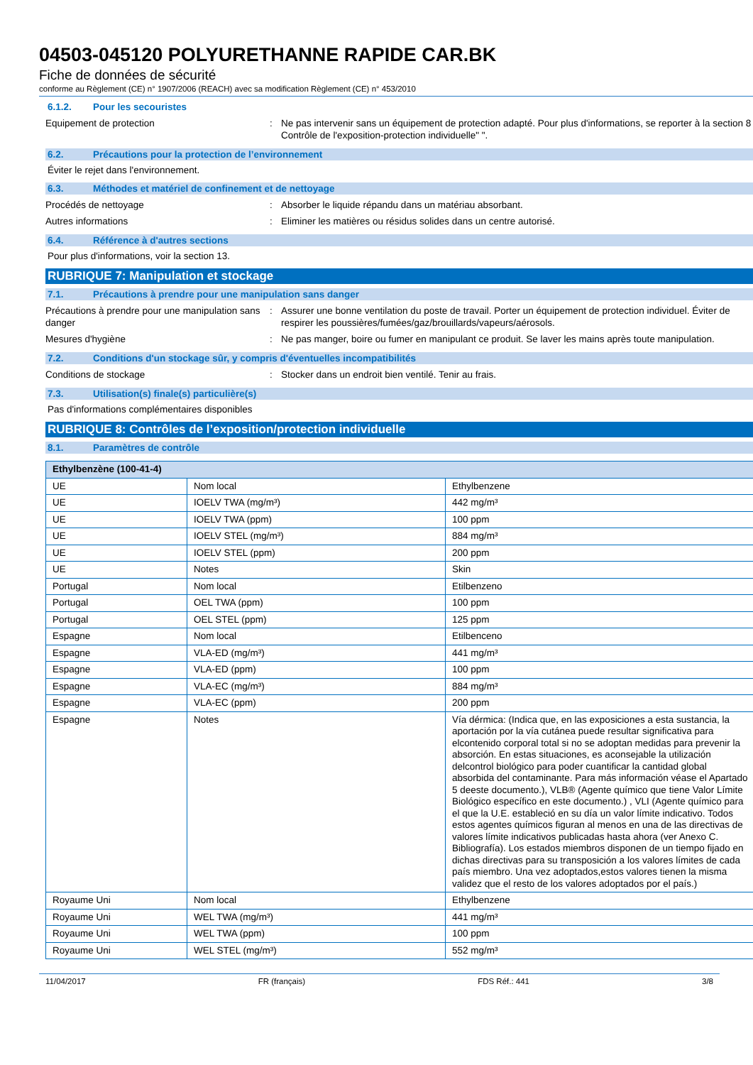04503-045120 POLYURETHANNE RAPIDE CAR.BK
Fiche de données de sécurité
conforme au Règlement (CE) n° 1907/2006 (REACH) avec sa modification Règlement (CE) n° 453/2010
6.1.2. Pour les secouristes
Equipement de protection : Ne pas intervenir sans un équipement de protection adapté. Pour plus d'informations, se reporter à la section 8 : Contrôle de l'exposition-protection individuelle" ".
6.2. Précautions pour la protection de l’environnement
Éviter le rejet dans l'environnement.
6.3. Méthodes et matériel de confinement et de nettoyage
Procédés de nettoyage : Absorber le liquide répandu dans un matériau absorbant.
Autres informations : Eliminer les matières ou résidus solides dans un centre autorisé.
6.4. Référence à d'autres sections
Pour plus d'informations, voir la section 13.
RUBRIQUE 7: Manipulation et stockage
7.1. Précautions à prendre pour une manipulation sans danger
Précautions à prendre pour une manipulation sans danger
: Assurer une bonne ventilation du poste de travail. Porter un équipement de protection individuel. Éviter de respirer les poussières/fumées/gaz/brouillards/vapeurs/aérosols.
Mesures d'hygiène : Ne pas manger, boire ou fumer en manipulant ce produit. Se laver les mains après toute manipulation.
7.2. Conditions d'un stockage sûr, y compris d'éventuelles incompatibilités
Conditions de stockage : Stocker dans un endroit bien ventilé. Tenir au frais.
7.3. Utilisation(s) finale(s) particulière(s)
Pas d'informations complémentaires disponibles
RUBRIQUE 8: Contrôles de l’exposition/protection individuelle
8.1. Paramètres de contrôle
| Ethylbenzène (100-41-4) | | |
| UE | Nom local | Ethylbenzene |
| UE | IOELV TWA (mg/m³) | 442 mg/m³ |
| UE | IOELV TWA (ppm) | 100 ppm |
| UE | IOELV STEL (mg/m³) | 884 mg/m³ |
| UE | IOELV STEL (ppm) | 200 ppm |
| UE | Notes | Skin |
| Portugal | Nom local | Etilbenzeno |
| Portugal | OEL TWA (ppm) | 100 ppm |
| Portugal | OEL STEL (ppm) | 125 ppm |
| Espagne | Nom local | Etilbenceno |
| Espagne | VLA-ED (mg/m³) | 441 mg/m³ |
| Espagne | VLA-ED (ppm) | 100 ppm |
| Espagne | VLA-EC (mg/m³) | 884 mg/m³ |
| Espagne | VLA-EC (ppm) | 200 ppm |
| Espagne | Notes | Vía dérmica: (Indica que, en las exposiciones a esta sustancia, la aportación por la vía cutánea puede resultar significativa para elcontenido corporal total si no se adoptan medidas para prevenir la absorción. En estas situaciones, es aconsejable la utilización delcontrol biológico para poder cuantificar la cantidad global absorbida del contaminante. Para más información véase el Apartado 5 deeste documento.), VLB® (Agente químico que tiene Valor Límite Biológico específico en este documento.) , VLI (Agente químico para el que la U.E. estableció en su día un valor límite indicativo. Todos estos agentes químicos figuran al menos en una de las directivas de valores límite indicativos publicadas hasta ahora (ver Anexo C. Bibliografía). Los estados miembros disponen de un tiempo fijado en dichas directivas para su transposición a los valores límites de cada país miembro. Una vez adoptados,estos valores tienen la misma validez que el resto de los valores adoptados por el país.) |
| Royaume Uni | Nom local | Ethylbenzene |
| Royaume Uni | WEL TWA (mg/m³) | 441 mg/m³ |
| Royaume Uni | WEL TWA (ppm) | 100 ppm |
| Royaume Uni | WEL STEL (mg/m³) | 552 mg/m³ |
11/04/2017 FR (français) FDS Réf.: 441 3/8